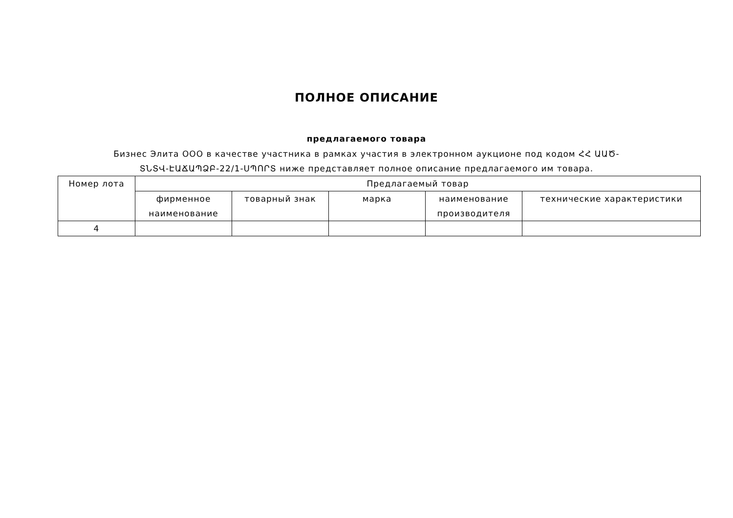ПОЛНОЕ ОПИСАНИЕ
предлагаемого товара
Бизнес Элита ООО в качестве участника в рамках участия в электронном аукционе под кодом ՀՀ ԱԱԾ- ՏՆՏՎ-ԷԱՃԱՊՁԲ-22/1-ՍՊՈՐՏ ниже представляет полное описание предлагаемого им товара.
| Номер лота | Предлагаемый товар | | | | |
| --- | --- | --- | --- | --- | --- |
| | фирменное наименование | товарный знак | марка | наименование производителя | технические характеристики |
| 4 | | | | | |